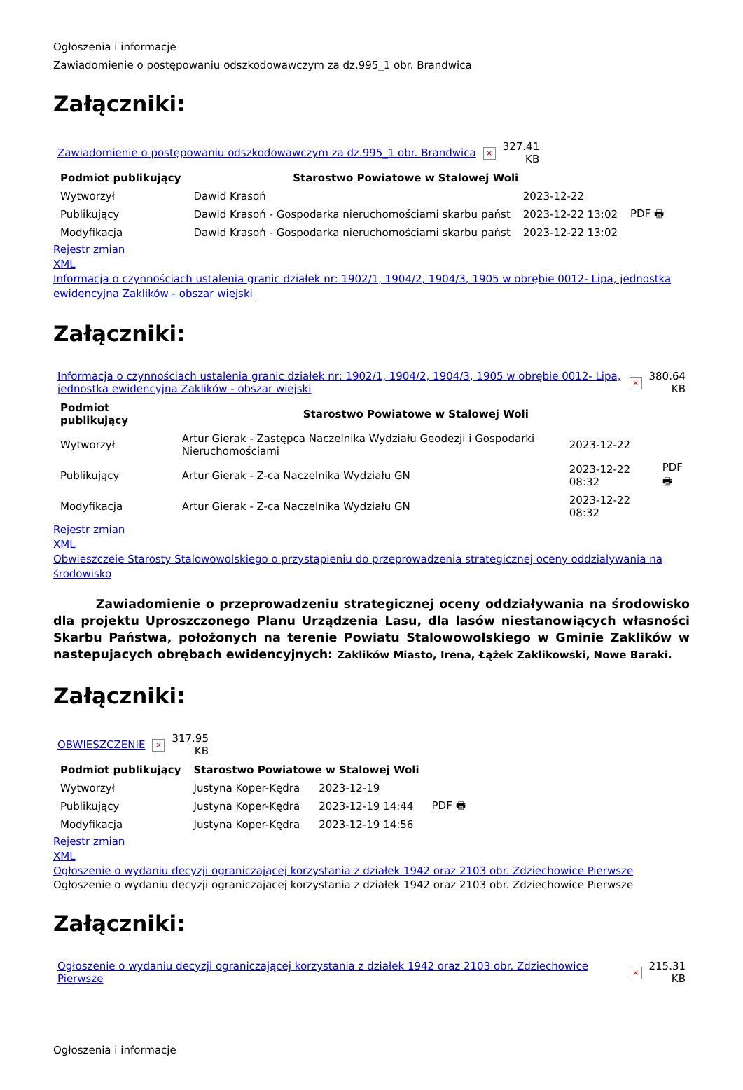Ogłoszenia i informacje
Zawiadomienie o postępowaniu odszkodowawczym za dz.995_1 obr. Brandwica
Załączniki:
| Zawiadomienie o postępowaniu odszkodowawczym za dz.995_1 obr. Brandwica | × | 327.41 KB |
| Podmiot publikujący | Starostwo Powiatowe w Stalowej Woli | | |
| --- | --- | --- | --- |
| Wytworzył | Dawid Krasoń | 2023-12-22 | PDF 🖶 |
| Publikujący | Dawid Krasoń - Gospodarka nieruchomościami skarbu państ | 2023-12-22 13:02 | |
| Modyfikacja | Dawid Krasoń - Gospodarka nieruchomościami skarbu państ | 2023-12-22 13:02 | |
Rejestr zmian
XML
Informacja o czynnościach ustalenia granic działek nr: 1902/1, 1904/2, 1904/3, 1905 w obrębie 0012- Lipa, jednostka ewidencyjna Zaklików - obszar wiejski
Załączniki:
| Informacja o czynnościach ustalenia granic działek nr: 1902/1, 1904/2, 1904/3, 1905 w obrębie 0012- Lipa, jednostka ewidencyjna Zaklików - obszar wiejski | × | 380.64 KB |
| Podmiot publikujący | Starostwo Powiatowe w Stalowej Woli | | |
| --- | --- | --- | --- |
| Wytworzył | Artur Gierak - Zastępca Naczelnika Wydziału Geodezji i Gospodarki Nieruchomościami | 2023-12-22 | PDF 🖶 |
| Publikujący | Artur Gierak - Z-ca Naczelnika Wydziału GN | 2023-12-22 08:32 | |
| Modyfikacja | Artur Gierak - Z-ca Naczelnika Wydziału GN | 2023-12-22 08:32 | |
Rejestr zmian
XML
Obwieszczeie Starosty Stalowowolskiego o przystąpieniu do przeprowadzenia strategicznej oceny oddzialywania na środowisko
Zawiadomienie o przeprowadzeniu strategicznej oceny oddziaływania na środowisko dla projektu Uproszczonego Planu Urządzenia Lasu, dla lasów niestanowiących własności Skarbu Państwa, położonych na terenie Powiatu Stalowowolskiego w Gminie Zaklików w nastepujacych obrębach ewidencyjnych: Zaklików Miasto, Irena, Łążek Zaklikowski, Nowe Baraki.
Załączniki:
| OBWIESZCZENIE | × | 317.95 KB |
| Podmiot publikujący | Starostwo Powiatowe w Stalowej Woli | | |
| --- | --- | --- | --- |
| Wytworzył | Justyna Koper-Kędra | 2023-12-19 | PDF 🖶 |
| Publikujący | Justyna Koper-Kędra | 2023-12-19 14:44 | |
| Modyfikacja | Justyna Koper-Kędra | 2023-12-19 14:56 | |
Rejestr zmian
XML
Ogłoszenie o wydaniu decyzji ograniczającej korzystania z działek 1942 oraz 2103 obr. Zdziechowice Pierwsze
Ogłoszenie o wydaniu decyzji ograniczającej korzystania z działek 1942 oraz 2103 obr. Zdziechowice Pierwsze
Załączniki:
| Ogłoszenie o wydaniu decyzji ograniczającej korzystania z działek 1942 oraz 2103 obr. Zdziechowice Pierwsze | × | 215.31 KB |
Ogłoszenia i informacje